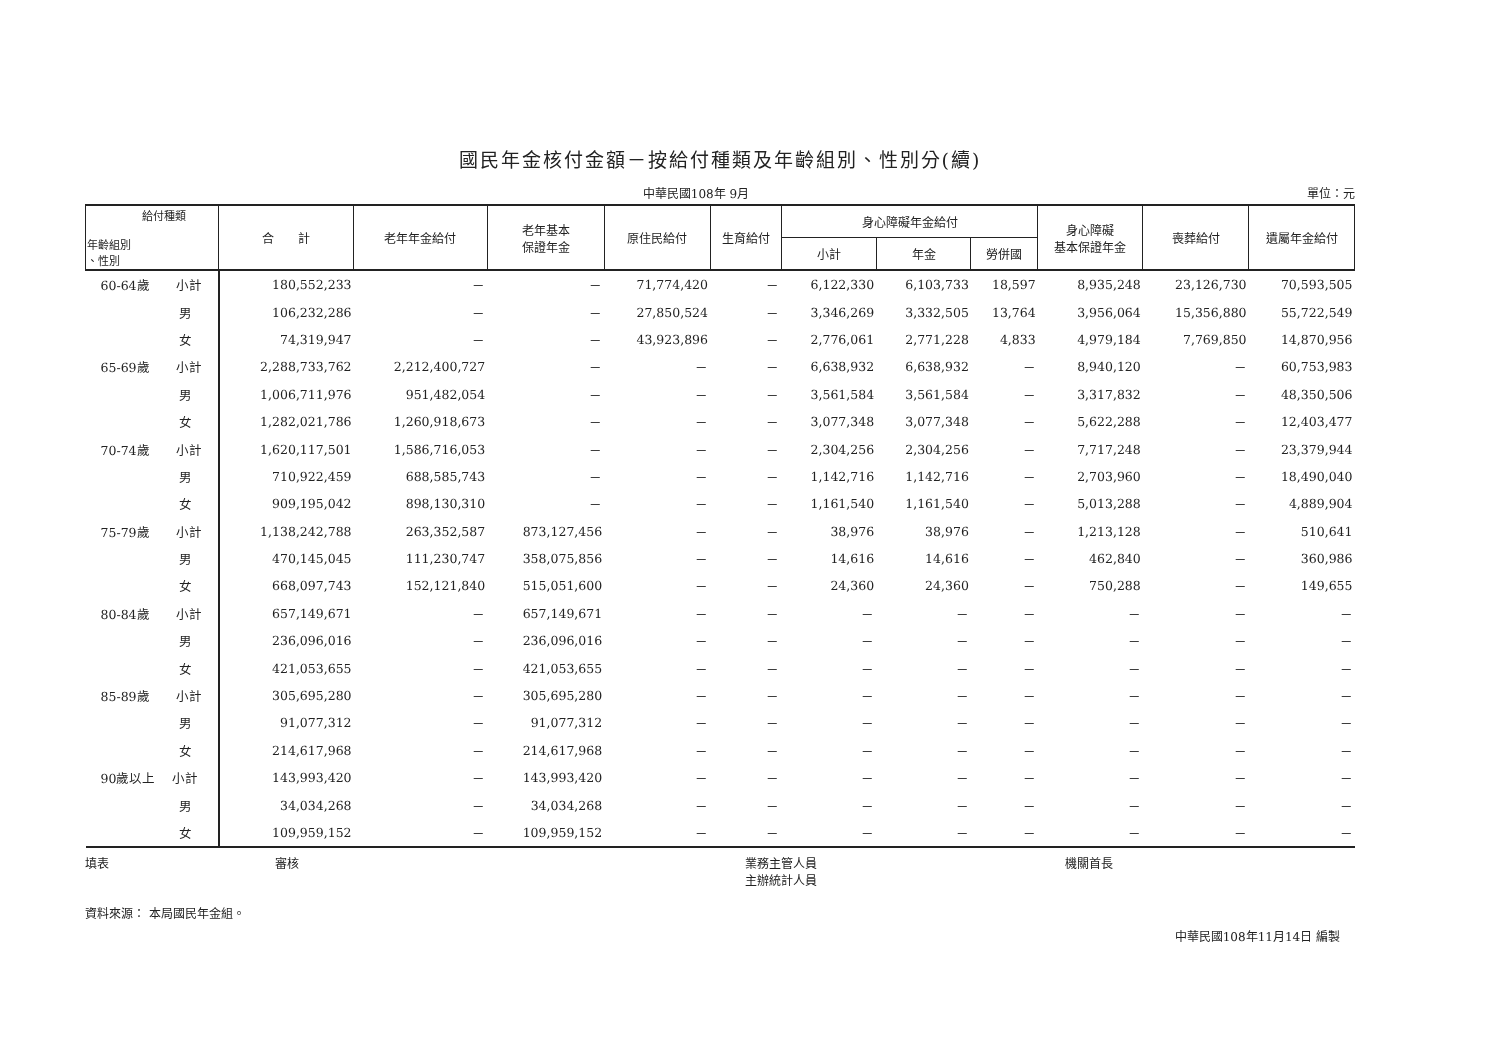國民年金核付金額－按給付種類及年齡組別、性別分(續)
中華民國108年 9月 單位：元
| 給付種類 年齡組別 、性別 | 合 計 | 老年年金給付 | 老年基本 保證年金 | 原住民給付 | 生育給付 | 身心障礙年金給付 | | | 身心障礙 基本保證年金 | 喪葬給付 | 遺屬年金給付 |
| --- | --- | --- | --- | --- | --- | --- | --- | --- | --- | --- | --- |
| | | | | | | 小計 | 年金 | 勞併國 | | | |
| 60-64歲 小計 | 180,552,233 | － | － | 71,774,420 | － | 6,122,330 | 6,103,733 | 18,597 | 8,935,248 | 23,126,730 | 70,593,505 |
| 男 | 106,232,286 | － | － | 27,850,524 | － | 3,346,269 | 3,332,505 | 13,764 | 3,956,064 | 15,356,880 | 55,722,549 |
| 女 | 74,319,947 | － | － | 43,923,896 | － | 2,776,061 | 2,771,228 | 4,833 | 4,979,184 | 7,769,850 | 14,870,956 |
| 65-69歲 小計 | 2,288,733,762 | 2,212,400,727 | － | － | － | 6,638,932 | 6,638,932 | － | 8,940,120 | － | 60,753,983 |
| 男 | 1,006,711,976 | 951,482,054 | － | － | － | 3,561,584 | 3,561,584 | － | 3,317,832 | － | 48,350,506 |
| 女 | 1,282,021,786 | 1,260,918,673 | － | － | － | 3,077,348 | 3,077,348 | － | 5,622,288 | － | 12,403,477 |
| 70-74歲 小計 | 1,620,117,501 | 1,586,716,053 | － | － | － | 2,304,256 | 2,304,256 | － | 7,717,248 | － | 23,379,944 |
| 男 | 710,922,459 | 688,585,743 | － | － | － | 1,142,716 | 1,142,716 | － | 2,703,960 | － | 18,490,040 |
| 女 | 909,195,042 | 898,130,310 | － | － | － | 1,161,540 | 1,161,540 | － | 5,013,288 | － | 4,889,904 |
| 75-79歲 小計 | 1,138,242,788 | 263,352,587 | 873,127,456 | － | － | 38,976 | 38,976 | － | 1,213,128 | － | 510,641 |
| 男 | 470,145,045 | 111,230,747 | 358,075,856 | － | － | 14,616 | 14,616 | － | 462,840 | － | 360,986 |
| 女 | 668,097,743 | 152,121,840 | 515,051,600 | － | － | 24,360 | 24,360 | － | 750,288 | － | 149,655 |
| 80-84歲 小計 | 657,149,671 | － | 657,149,671 | － | － | － | － | － | － | － | － |
| 男 | 236,096,016 | － | 236,096,016 | － | － | － | － | － | － | － | － |
| 女 | 421,053,655 | － | 421,053,655 | － | － | － | － | － | － | － | － |
| 85-89歲 小計 | 305,695,280 | － | 305,695,280 | － | － | － | － | － | － | － | － |
| 男 | 91,077,312 | － | 91,077,312 | － | － | － | － | － | － | － | － |
| 女 | 214,617,968 | － | 214,617,968 | － | － | － | － | － | － | － | － |
| 90歲以上 小計 | 143,993,420 | － | 143,993,420 | － | － | － | － | － | － | － | － |
| 男 | 34,034,268 | － | 34,034,268 | － | － | － | － | － | － | － | － |
| 女 | 109,959,152 | － | 109,959,152 | － | － | － | － | － | － | － | － |
填表 審核 業務主管人員
主辦統計人員 機關首長
資料來源： 本局國民年金組。
中華民國108年11月14日 編製